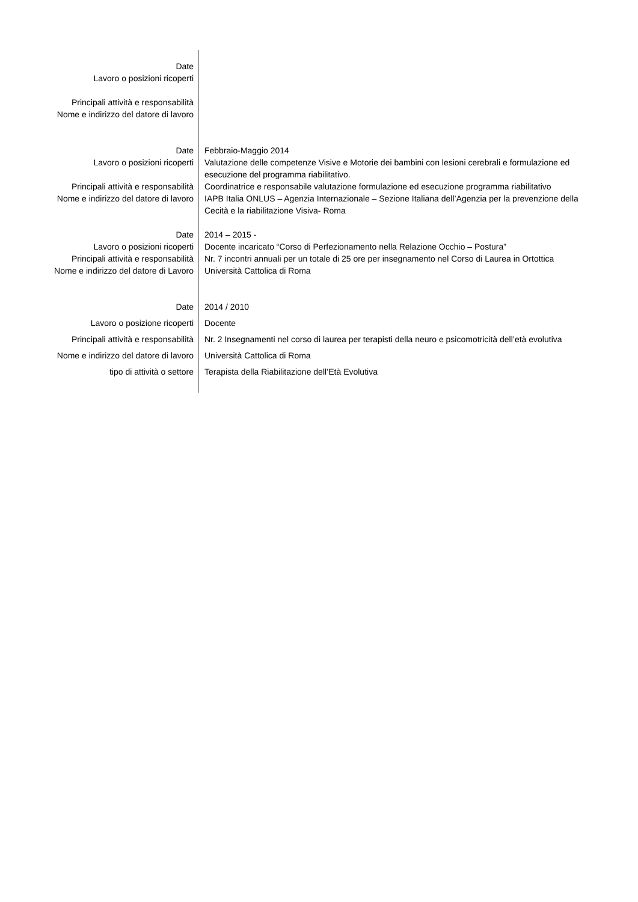| Date | |
| Lavoro o posizioni ricoperti | |
| Principali attività e responsabilità | |
| Nome e indirizzo del datore di lavoro | |
| Date | Febbraio-Maggio 2014 |
| Lavoro o posizioni ricoperti | Valutazione delle competenze Visive e Motorie dei bambini con lesioni cerebrali e formulazione ed esecuzione del programma riabilitativo. |
| Principali attività e responsabilità | Coordinatrice e responsabile valutazione formulazione ed esecuzione programma riabilitativo |
| Nome e indirizzo del datore di lavoro | IAPB Italia ONLUS – Agenzia Internazionale – Sezione Italiana dell’Agenzia per la prevenzione della Cecità e la riabilitazione Visiva- Roma |
| Date | 2014 – 2015 - |
| Lavoro o posizioni ricoperti | Docente incaricato “Corso di Perfezionamento nella Relazione Occhio – Postura” |
| Principali attività e responsabilità | Nr. 7 incontri annuali per un totale di 25 ore per insegnamento nel Corso di Laurea in Ortottica |
| Nome e indirizzo del datore di Lavoro | Università Cattolica di Roma |
| Date | 2014 / 2010 |
| Lavoro o posizione ricoperti | Docente |
| Principali attività e responsabilità | Nr. 2 Insegnamenti nel corso di laurea per terapisti della neuro e psicomotricità dell’età evolutiva |
| Nome e indirizzo del datore di lavoro | Università Cattolica di Roma |
| tipo di attività o settore | Terapista della Riabilitazione dell’Età Evolutiva |